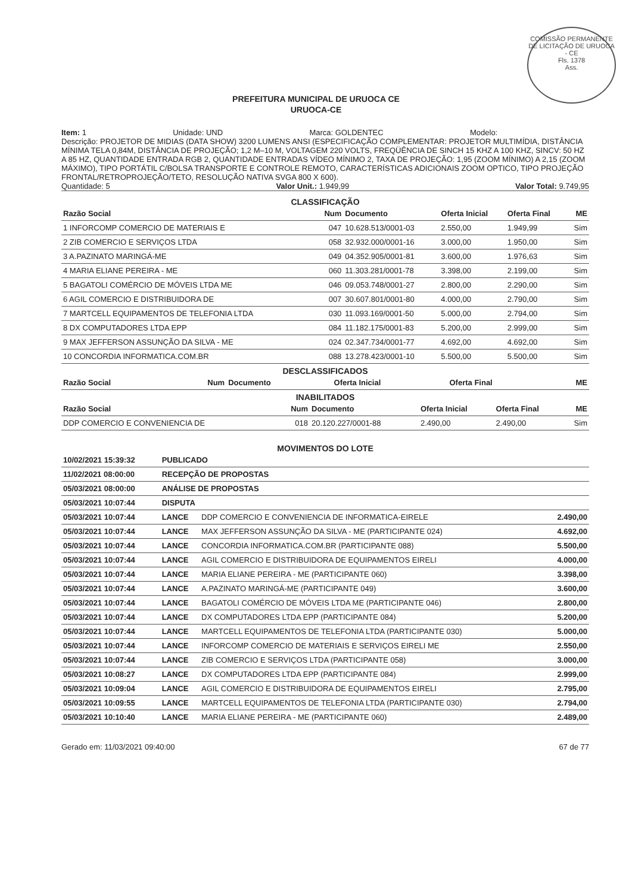COMISSÃO PERMANENTE DE LICITAÇÃO DE URUOCA - CE
Fls. 1378
Ass.
PREFEITURA MUNICIPAL DE URUOCA CE
URUOCA-CE
Item: 1 Unidade: UND Marca: GOLDENTEC Modelo:
Descrição: PROJETOR DE MIDIAS (DATA SHOW) 3200 LUMENS ANSI (ESPECIFICAÇÃO COMPLEMENTAR: PROJETOR MULTIMÍDIA, DISTÂNCIA MÍNIMA TELA 0,84M, DISTÂNCIA DE PROJEÇÃO; 1,2 M–10 M, VOLTAGEM 220 VOLTS, FREQÜÊNCIA DE SINCH 15 KHZ A 100 KHZ, SINCV: 50 HZ A 85 HZ, QUANTIDADE ENTRADA RGB 2, QUANTIDADE ENTRADAS VÍDEO MÍNIMO 2, TAXA DE PROJEÇÃO: 1,95 (ZOOM MÍNIMO) A 2,15 (ZOOM MÁXIMO), TIPO PORTÁTIL C/BOLSA TRANSPORTE E CONTROLE REMOTO, CARACTERÍSTICAS ADICIONAIS ZOOM OPTICO, TIPO PROJEÇÃO FRONTAL/RETROPROJEÇÃO/TETO, RESOLUÇÃO NATIVA SVGA 800 X 600).
Quantidade: 5 Valor Unit.: 1.949,99 Valor Total: 9.749,95
CLASSIFICAÇÃO
| Razão Social | Num | Documento | Oferta Inicial | Oferta Final | ME |
| --- | --- | --- | --- | --- | --- |
| 1 INFORCOMP COMERCIO DE MATERIAIS E | 047 | 10.628.513/0001-03 | 2.550,00 | 1.949,99 | Sim |
| 2 ZIB COMERCIO E SERVIÇOS LTDA | 058 | 32.932.000/0001-16 | 3.000,00 | 1.950,00 | Sim |
| 3 A.PAZINATO MARINGÁ-ME | 049 | 04.352.905/0001-81 | 3.600,00 | 1.976,63 | Sim |
| 4 MARIA ELIANE PEREIRA - ME | 060 | 11.303.281/0001-78 | 3.398,00 | 2.199,00 | Sim |
| 5 BAGATOLI COMÉRCIO DE MÓVEIS LTDA ME | 046 | 09.053.748/0001-27 | 2.800,00 | 2.290,00 | Sim |
| 6 AGIL COMERCIO E DISTRIBUIDORA DE | 007 | 30.607.801/0001-80 | 4.000,00 | 2.790,00 | Sim |
| 7 MARTCELL EQUIPAMENTOS DE TELEFONIA LTDA | 030 | 11.093.169/0001-50 | 5.000,00 | 2.794,00 | Sim |
| 8 DX COMPUTADORES LTDA EPP | 084 | 11.182.175/0001-83 | 5.200,00 | 2.999,00 | Sim |
| 9 MAX JEFFERSON ASSUNÇÃO DA SILVA - ME | 024 | 02.347.734/0001-77 | 4.692,00 | 4.692,00 | Sim |
| 10 CONCORDIA INFORMATICA.COM.BR | 088 | 13.278.423/0001-10 | 5.500,00 | 5.500,00 | Sim |
DESCLASSIFICADOS
| Razão Social | Num | Documento | Oferta Inicial | Oferta Final | ME |
| --- | --- | --- | --- | --- | --- |
INABILITADOS
| Razão Social | Num | Documento | Oferta Inicial | Oferta Final | ME |
| --- | --- | --- | --- | --- | --- |
| DDP COMERCIO E CONVENIENCIA DE | 018 | 20.120.227/0001-88 | 2.490,00 | 2.490,00 | Sim |
MOVIMENTOS DO LOTE
| 10/02/2021 15:39:32 | PUBLICADO | | |
| 11/02/2021 08:00:00 | RECEPÇÃO DE PROPOSTAS | | |
| 05/03/2021 08:00:00 | ANÁLISE DE PROPOSTAS | | |
| 05/03/2021 10:07:44 | DISPUTA | | |
| 05/03/2021 10:07:44 | LANCE | DDP COMERCIO E CONVENIENCIA DE INFORMATICA-EIRELE | 2.490,00 |
| 05/03/2021 10:07:44 | LANCE | MAX JEFFERSON ASSUNÇÃO DA SILVA - ME (PARTICIPANTE 024) | 4.692,00 |
| 05/03/2021 10:07:44 | LANCE | CONCORDIA INFORMATICA.COM.BR (PARTICIPANTE 088) | 5.500,00 |
| 05/03/2021 10:07:44 | LANCE | AGIL COMERCIO E DISTRIBUIDORA DE EQUIPAMENTOS EIRELI | 4.000,00 |
| 05/03/2021 10:07:44 | LANCE | MARIA ELIANE PEREIRA - ME (PARTICIPANTE 060) | 3.398,00 |
| 05/03/2021 10:07:44 | LANCE | A.PAZINATO MARINGÁ-ME (PARTICIPANTE 049) | 3.600,00 |
| 05/03/2021 10:07:44 | LANCE | BAGATOLI COMÉRCIO DE MÓVEIS LTDA ME (PARTICIPANTE 046) | 2.800,00 |
| 05/03/2021 10:07:44 | LANCE | DX COMPUTADORES LTDA EPP (PARTICIPANTE 084) | 5.200,00 |
| 05/03/2021 10:07:44 | LANCE | MARTCELL EQUIPAMENTOS DE TELEFONIA LTDA (PARTICIPANTE 030) | 5.000,00 |
| 05/03/2021 10:07:44 | LANCE | INFORCOMP COMERCIO DE MATERIAIS E SERVIÇOS EIRELI ME | 2.550,00 |
| 05/03/2021 10:07:44 | LANCE | ZIB COMERCIO E SERVIÇOS LTDA (PARTICIPANTE 058) | 3.000,00 |
| 05/03/2021 10:08:27 | LANCE | DX COMPUTADORES LTDA EPP (PARTICIPANTE 084) | 2.999,00 |
| 05/03/2021 10:09:04 | LANCE | AGIL COMERCIO E DISTRIBUIDORA DE EQUIPAMENTOS EIRELI | 2.795,00 |
| 05/03/2021 10:09:55 | LANCE | MARTCELL EQUIPAMENTOS DE TELEFONIA LTDA (PARTICIPANTE 030) | 2.794,00 |
| 05/03/2021 10:10:40 | LANCE | MARIA ELIANE PEREIRA - ME (PARTICIPANTE 060) | 2.489,00 |
Gerado em: 11/03/2021 09:40:00 67 de 77